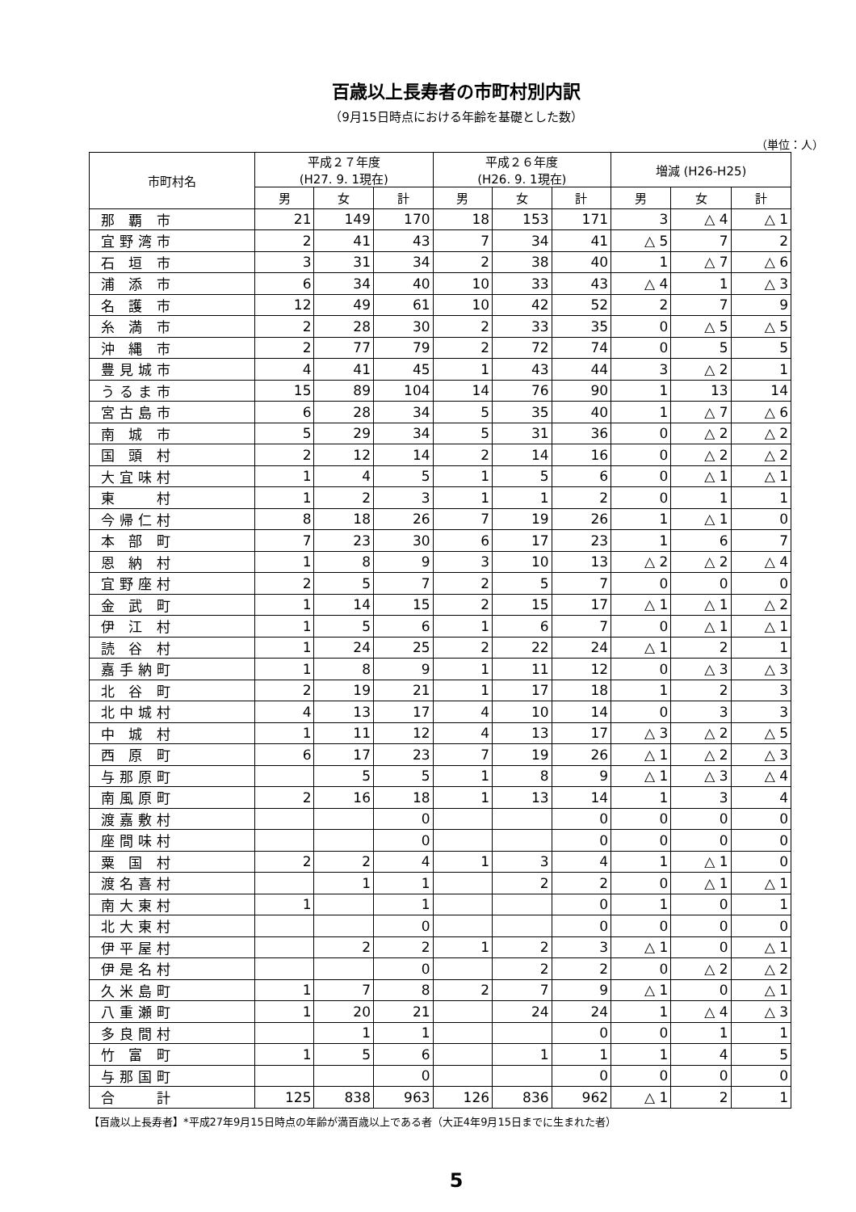百歳以上長寿者の市町村別内訳
（9月15日時点における年齢を基礎とした数）
（単位：人）
| 市町村名 | 平成２７年度 (H27. 9. 1現在) | | | 平成２６年度 (H26. 9. 1現在) | | | 増減 (H26-H25) | | |
| --- | --- | --- | --- | --- | --- | --- | --- | --- | --- |
| | 男 | 女 | 計 | 男 | 女 | 計 | 男 | 女 | 計 |
| 那 覇 市 | 21 | 149 | 170 | 18 | 153 | 171 | 3 | △ 4 | △ 1 |
| 宜野湾市 | 2 | 41 | 43 | 7 | 34 | 41 | △ 5 | 7 | 2 |
| 石 垣 市 | 3 | 31 | 34 | 2 | 38 | 40 | 1 | △ 7 | △ 6 |
| 浦 添 市 | 6 | 34 | 40 | 10 | 33 | 43 | △ 4 | 1 | △ 3 |
| 名 護 市 | 12 | 49 | 61 | 10 | 42 | 52 | 2 | 7 | 9 |
| 糸 満 市 | 2 | 28 | 30 | 2 | 33 | 35 | 0 | △ 5 | △ 5 |
| 沖 縄 市 | 2 | 77 | 79 | 2 | 72 | 74 | 0 | 5 | 5 |
| 豊見城市 | 4 | 41 | 45 | 1 | 43 | 44 | 3 | △ 2 | 1 |
| うるま市 | 15 | 89 | 104 | 14 | 76 | 90 | 1 | 13 | 14 |
| 宮古島市 | 6 | 28 | 34 | 5 | 35 | 40 | 1 | △ 7 | △ 6 |
| 南 城 市 | 5 | 29 | 34 | 5 | 31 | 36 | 0 | △ 2 | △ 2 |
| 国 頭 村 | 2 | 12 | 14 | 2 | 14 | 16 | 0 | △ 2 | △ 2 |
| 大宜味村 | 1 | 4 | 5 | 1 | 5 | 6 | 0 | △ 1 | △ 1 |
| 東 村 | 1 | 2 | 3 | 1 | 1 | 2 | 0 | 1 | 1 |
| 今帰仁村 | 8 | 18 | 26 | 7 | 19 | 26 | 1 | △ 1 | 0 |
| 本 部 町 | 7 | 23 | 30 | 6 | 17 | 23 | 1 | 6 | 7 |
| 恩 納 村 | 1 | 8 | 9 | 3 | 10 | 13 | △ 2 | △ 2 | △ 4 |
| 宜野座村 | 2 | 5 | 7 | 2 | 5 | 7 | 0 | 0 | 0 |
| 金 武 町 | 1 | 14 | 15 | 2 | 15 | 17 | △ 1 | △ 1 | △ 2 |
| 伊 江 村 | 1 | 5 | 6 | 1 | 6 | 7 | 0 | △ 1 | △ 1 |
| 読 谷 村 | 1 | 24 | 25 | 2 | 22 | 24 | △ 1 | 2 | 1 |
| 嘉手納町 | 1 | 8 | 9 | 1 | 11 | 12 | 0 | △ 3 | △ 3 |
| 北 谷 町 | 2 | 19 | 21 | 1 | 17 | 18 | 1 | 2 | 3 |
| 北中城村 | 4 | 13 | 17 | 4 | 10 | 14 | 0 | 3 | 3 |
| 中 城 村 | 1 | 11 | 12 | 4 | 13 | 17 | △ 3 | △ 2 | △ 5 |
| 西 原 町 | 6 | 17 | 23 | 7 | 19 | 26 | △ 1 | △ 2 | △ 3 |
| 与那原町 | | 5 | 5 | 1 | 8 | 9 | △ 1 | △ 3 | △ 4 |
| 南風原町 | 2 | 16 | 18 | 1 | 13 | 14 | 1 | 3 | 4 |
| 渡嘉敷村 | | | 0 | | | 0 | 0 | 0 | 0 |
| 座間味村 | | | 0 | | | 0 | 0 | 0 | 0 |
| 粟 国 村 | 2 | 2 | 4 | 1 | 3 | 4 | 1 | △ 1 | 0 |
| 渡名喜村 | | 1 | 1 | | 2 | 2 | 0 | △ 1 | △ 1 |
| 南大東村 | 1 | | 1 | | | 0 | 1 | 0 | 1 |
| 北大東村 | | | 0 | | | 0 | 0 | 0 | 0 |
| 伊平屋村 | | 2 | 2 | 1 | 2 | 3 | △ 1 | 0 | △ 1 |
| 伊是名村 | | | 0 | | 2 | 2 | 0 | △ 2 | △ 2 |
| 久米島町 | 1 | 7 | 8 | 2 | 7 | 9 | △ 1 | 0 | △ 1 |
| 八重瀬町 | 1 | 20 | 21 | | 24 | 24 | 1 | △ 4 | △ 3 |
| 多良間村 | | 1 | 1 | | | 0 | 0 | 1 | 1 |
| 竹 富 町 | 1 | 5 | 6 | | 1 | 1 | 1 | 4 | 5 |
| 与那国町 | | | 0 | | | 0 | 0 | 0 | 0 |
| 合 計 | 125 | 838 | 963 | 126 | 836 | 962 | △ 1 | 2 | 1 |
【百歳以上長寿者】*平成27年9月15日時点の年齢が満百歳以上である者（大正4年9月15日までに生まれた者）
5